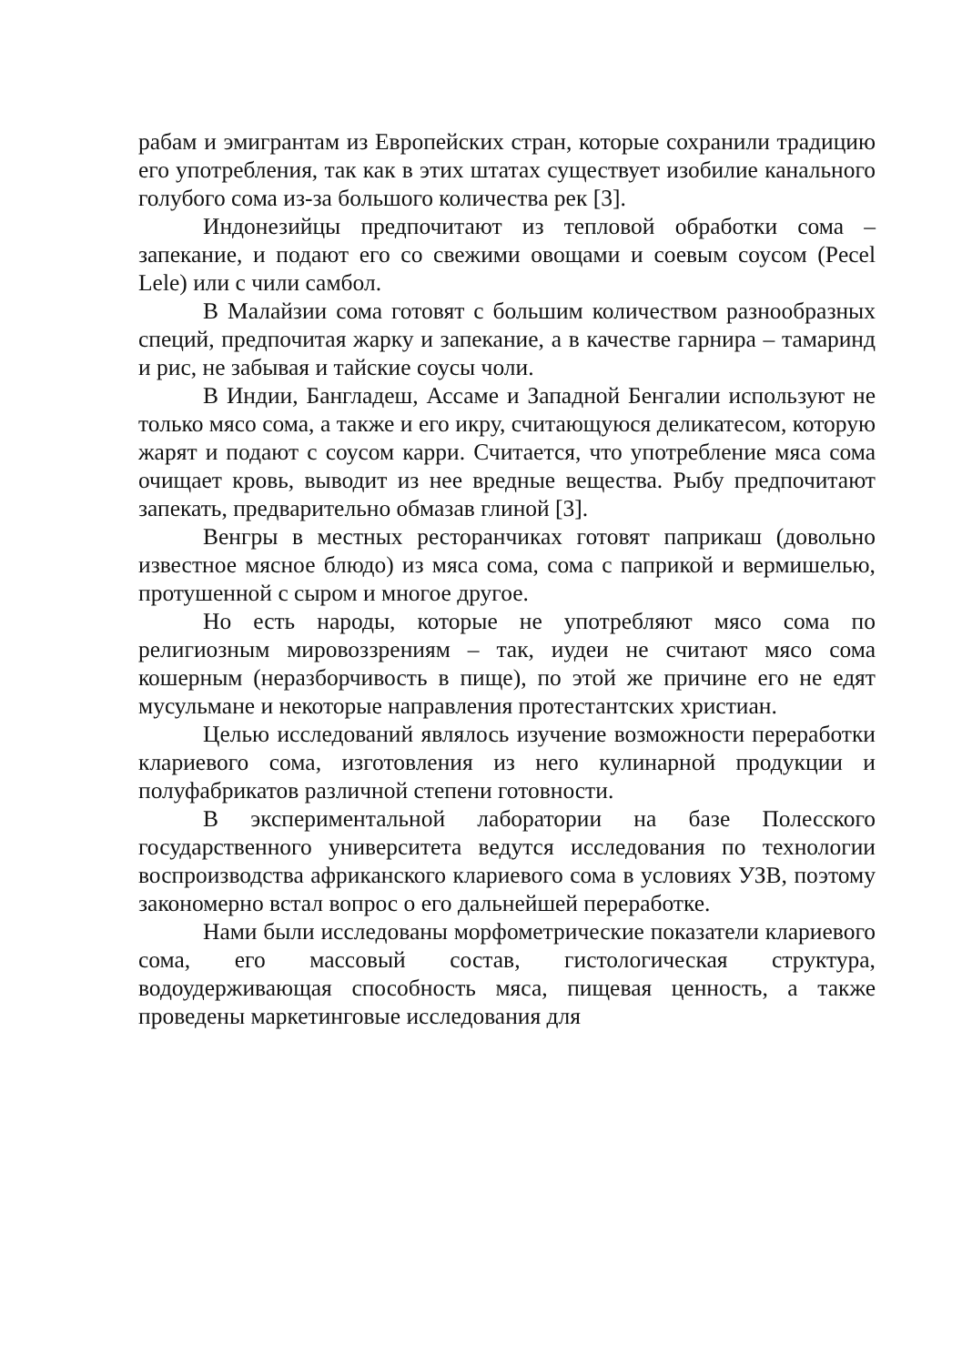рабам и эмигрантам из Европейских стран, которые сохранили традицию его употребления, так как в этих штатах существует изобилие канального голубого сома из-за большого количества рек [3].
Индонезийцы предпочитают из тепловой обработки сома – запекание, и подают его со свежими овощами и соевым соусом (Pecel Lele) или с чили самбол.
В Малайзии сома готовят с большим количеством разнообразных специй, предпочитая жарку и запекание, а в качестве гарнира – тамаринд и рис, не забывая и тайские соусы чоли.
В Индии, Бангладеш, Ассаме и Западной Бенгалии используют не только мясо сома, а также и его икру, считающуюся деликатесом, которую жарят и подают с соусом карри. Считается, что употребление мяса сома очищает кровь, выводит из нее вредные вещества. Рыбу предпочитают запекать, предварительно обмазав глиной [3].
Венгры в местных ресторанчиках готовят паприкаш (довольно известное мясное блюдо) из мяса сома, сома с паприкой и вермишелью, протушенной с сыром и многое другое.
Но есть народы, которые не употребляют мясо сома по религиозным мировоззрениям – так, иудеи не считают мясо сома кошерным (неразборчивость в пище), по этой же причине его не едят мусульмане и некоторые направления протестантских христиан.
Целью исследований являлось изучение возможности переработки клариевого сома, изготовления из него кулинарной продукции и полуфабрикатов различной степени готовности.
В экспериментальной лаборатории на базе Полесского государственного университета ведутся исследования по технологии воспроизводства африканского клариевого сома в условиях УЗВ, поэтому закономерно встал вопрос о его дальнейшей переработке.
Нами были исследованы морфометрические показатели клариевого сома, его массовый состав, гистологическая структура, водоудерживающая способность мяса, пищевая ценность, а также проведены маркетинговые исследования для